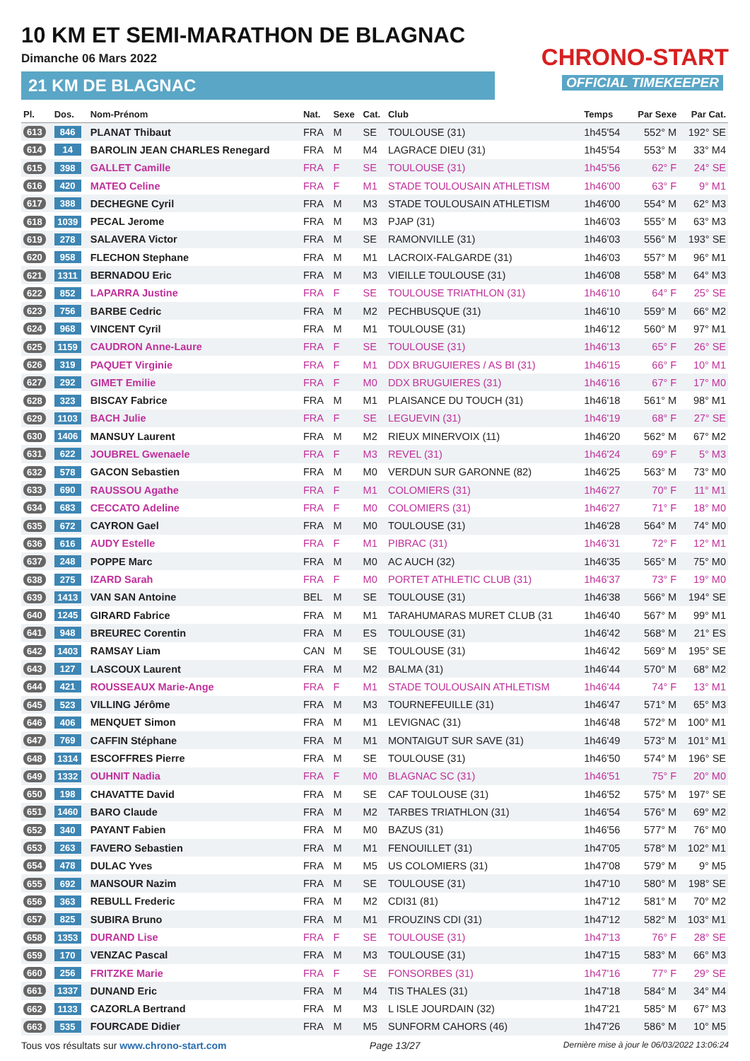10 KM ET SEMI-MARATHON DE BLAGNAC
Dimanche 06 Mars 2022
21 KM DE BLAGNAC
CHRONO-START
OFFICIAL TIMEKEEPER
| Pl. | Dos. | Nom-Prénom | Nat. | Sexe | Cat. | Club | Temps | Par Sexe | Par Cat. |
| --- | --- | --- | --- | --- | --- | --- | --- | --- | --- |
| 613 | 846 | PLANAT Thibaut | FRA | M | SE | TOULOUSE (31) | 1h45'54 | 552° M | 192° SE |
| 614 | 14 | BAROLIN JEAN CHARLES Renegard | FRA | M | M4 | LAGRACE DIEU (31) | 1h45'54 | 553° M | 33° M4 |
| 615 | 398 | GALLET Camille | FRA | F | SE | TOULOUSE (31) | 1h45'56 | 62° F | 24° SE |
| 616 | 420 | MATEO Celine | FRA | F | M1 | STADE TOULOUSAIN ATHLETISM | 1h46'00 | 63° F | 9° M1 |
| 617 | 388 | DECHEGNE Cyril | FRA | M | M3 | STADE TOULOUSAIN ATHLETISM | 1h46'00 | 554° M | 62° M3 |
| 618 | 1039 | PECAL Jerome | FRA | M | M3 | PJAP (31) | 1h46'03 | 555° M | 63° M3 |
| 619 | 278 | SALAVERA Victor | FRA | M | SE | RAMONVILLE (31) | 1h46'03 | 556° M | 193° SE |
| 620 | 958 | FLECHON Stephane | FRA | M | M1 | LACROIX-FALGARDE (31) | 1h46'03 | 557° M | 96° M1 |
| 621 | 1311 | BERNADOU Eric | FRA | M | M3 | VIEILLE TOULOUSE (31) | 1h46'08 | 558° M | 64° M3 |
| 622 | 852 | LAPARRA Justine | FRA | F | SE | TOULOUSE TRIATHLON (31) | 1h46'10 | 64° F | 25° SE |
| 623 | 756 | BARBE Cedric | FRA | M | M2 | PECHBUSQUE (31) | 1h46'10 | 559° M | 66° M2 |
| 624 | 968 | VINCENT Cyril | FRA | M | M1 | TOULOUSE (31) | 1h46'12 | 560° M | 97° M1 |
| 625 | 1159 | CAUDRON Anne-Laure | FRA | F | SE | TOULOUSE (31) | 1h46'13 | 65° F | 26° SE |
| 626 | 319 | PAQUET Virginie | FRA | F | M1 | DDX BRUGUIERES / AS BI (31) | 1h46'15 | 66° F | 10° M1 |
| 627 | 292 | GIMET Emilie | FRA | F | M0 | DDX BRUGUIERES (31) | 1h46'16 | 67° F | 17° M0 |
| 628 | 323 | BISCAY Fabrice | FRA | M | M1 | PLAISANCE DU TOUCH (31) | 1h46'18 | 561° M | 98° M1 |
| 629 | 1103 | BACH Julie | FRA | F | SE | LEGUEVIN (31) | 1h46'19 | 68° F | 27° SE |
| 630 | 1406 | MANSUY Laurent | FRA | M | M2 | RIEUX MINERVOIX (11) | 1h46'20 | 562° M | 67° M2 |
| 631 | 622 | JOUBREL Gwenaele | FRA | F | M3 | REVEL (31) | 1h46'24 | 69° F | 5° M3 |
| 632 | 578 | GACON Sebastien | FRA | M | M0 | VERDUN SUR GARONNE (82) | 1h46'25 | 563° M | 73° M0 |
| 633 | 690 | RAUSSOU Agathe | FRA | F | M1 | COLOMIERS (31) | 1h46'27 | 70° F | 11° M1 |
| 634 | 683 | CECCATO Adeline | FRA | F | M0 | COLOMIERS (31) | 1h46'27 | 71° F | 18° M0 |
| 635 | 672 | CAYRON Gael | FRA | M | M0 | TOULOUSE (31) | 1h46'28 | 564° M | 74° M0 |
| 636 | 616 | AUDY Estelle | FRA | F | M1 | PIBRAC (31) | 1h46'31 | 72° F | 12° M1 |
| 637 | 248 | POPPE Marc | FRA | M | M0 | AC AUCH (32) | 1h46'35 | 565° M | 75° M0 |
| 638 | 275 | IZARD Sarah | FRA | F | M0 | PORTET ATHLETIC CLUB (31) | 1h46'37 | 73° F | 19° M0 |
| 639 | 1413 | VAN SAN Antoine | BEL | M | SE | TOULOUSE (31) | 1h46'38 | 566° M | 194° SE |
| 640 | 1245 | GIRARD Fabrice | FRA | M | M1 | TARAHUMARAS MURET CLUB (31 | 1h46'40 | 567° M | 99° M1 |
| 641 | 948 | BREUREC Corentin | FRA | M | ES | TOULOUSE (31) | 1h46'42 | 568° M | 21° ES |
| 642 | 1403 | RAMSAY Liam | CAN | M | SE | TOULOUSE (31) | 1h46'42 | 569° M | 195° SE |
| 643 | 127 | LASCOUX Laurent | FRA | M | M2 | BALMA (31) | 1h46'44 | 570° M | 68° M2 |
| 644 | 421 | ROUSSEAUX Marie-Ange | FRA | F | M1 | STADE TOULOUSAIN ATHLETISM | 1h46'44 | 74° F | 13° M1 |
| 645 | 523 | VILLING Jérôme | FRA | M | M3 | TOURNEFEUILLE (31) | 1h46'47 | 571° M | 65° M3 |
| 646 | 406 | MENQUET Simon | FRA | M | M1 | LEVIGNAC (31) | 1h46'48 | 572° M | 100° M1 |
| 647 | 769 | CAFFIN Stéphane | FRA | M | M1 | MONTAIGUT SUR SAVE (31) | 1h46'49 | 573° M | 101° M1 |
| 648 | 1314 | ESCOFFRES Pierre | FRA | M | SE | TOULOUSE (31) | 1h46'50 | 574° M | 196° SE |
| 649 | 1332 | OUHNIT Nadia | FRA | F | M0 | BLAGNAC SC (31) | 1h46'51 | 75° F | 20° M0 |
| 650 | 198 | CHAVATTE David | FRA | M | SE | CAF TOULOUSE (31) | 1h46'52 | 575° M | 197° SE |
| 651 | 1460 | BARO Claude | FRA | M | M2 | TARBES TRIATHLON (31) | 1h46'54 | 576° M | 69° M2 |
| 652 | 340 | PAYANT Fabien | FRA | M | M0 | BAZUS (31) | 1h46'56 | 577° M | 76° M0 |
| 653 | 263 | FAVERO Sebastien | FRA | M | M1 | FENOUILLET (31) | 1h47'05 | 578° M | 102° M1 |
| 654 | 478 | DULAC Yves | FRA | M | M5 | US COLOMIERS (31) | 1h47'08 | 579° M | 9° M5 |
| 655 | 692 | MANSOUR Nazim | FRA | M | SE | TOULOUSE (31) | 1h47'10 | 580° M | 198° SE |
| 656 | 363 | REBULL Frederic | FRA | M | M2 | CDI31 (81) | 1h47'12 | 581° M | 70° M2 |
| 657 | 825 | SUBIRA Bruno | FRA | M | M1 | FROUZINS CDI (31) | 1h47'12 | 582° M | 103° M1 |
| 658 | 1353 | DURAND Lise | FRA | F | SE | TOULOUSE (31) | 1h47'13 | 76° F | 28° SE |
| 659 | 170 | VENZAC Pascal | FRA | M | M3 | TOULOUSE (31) | 1h47'15 | 583° M | 66° M3 |
| 660 | 256 | FRITZKE Marie | FRA | F | SE | FONSORBES (31) | 1h47'16 | 77° F | 29° SE |
| 661 | 1337 | DUNAND Eric | FRA | M | M4 | TIS THALES (31) | 1h47'18 | 584° M | 34° M4 |
| 662 | 1133 | CAZORLA Bertrand | FRA | M | M3 | L ISLE JOURDAIN (32) | 1h47'21 | 585° M | 67° M3 |
| 663 | 535 | FOURCADE Didier | FRA | M | M5 | SUNFORM CAHORS (46) | 1h47'26 | 586° M | 10° M5 |
Tous vos résultats sur www.chrono-start.com Page 13/27 Dernière mise à jour le 06/03/2022 13:06:24